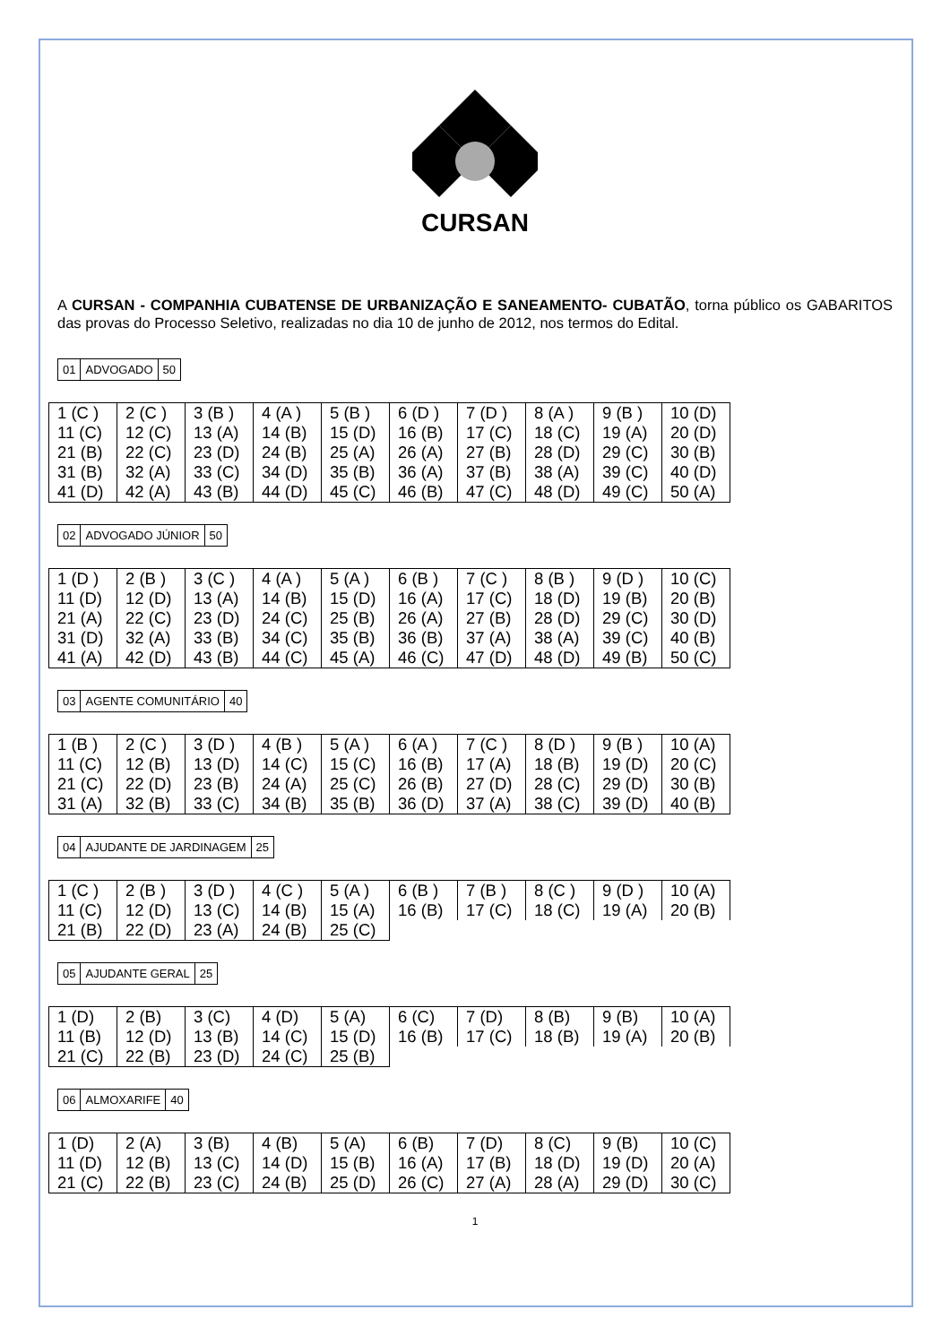CURSAN
A CURSAN - COMPANHIA CUBATENSE DE URBANIZAÇÃO E SANEAMENTO- CUBATÃO, torna público os GABARITOS das provas do Processo Seletivo, realizadas no dia 10 de junho de 2012, nos termos do Edital.
| 01 | ADVOGADO | 50 |
| 1 (C ) | 2 (C ) | 3 (B ) | 4 (A ) | 5 (B ) | 6 (D ) | 7 (D ) | 8 (A ) | 9 (B ) | 10 (D) |
| 11 (C) | 12 (C) | 13 (A) | 14 (B) | 15 (D) | 16 (B) | 17 (C) | 18 (C) | 19 (A) | 20 (D) |
| 21 (B) | 22 (C) | 23 (D) | 24 (B) | 25 (A) | 26 (A) | 27 (B) | 28 (D) | 29 (C) | 30 (B) |
| 31 (B) | 32 (A) | 33 (C) | 34 (D) | 35 (B) | 36 (A) | 37 (B) | 38 (A) | 39 (C) | 40 (D) |
| 41 (D) | 42 (A) | 43 (B) | 44 (D) | 45 (C) | 46 (B) | 47 (C) | 48 (D) | 49 (C) | 50 (A) |
| 02 | ADVOGADO JÚNIOR | 50 |
| 1 (D ) | 2 (B ) | 3 (C ) | 4 (A ) | 5 (A ) | 6 (B ) | 7 (C ) | 8 (B ) | 9 (D ) | 10 (C) |
| 11 (D) | 12 (D) | 13 (A) | 14 (B) | 15 (D) | 16 (A) | 17 (C) | 18 (D) | 19 (B) | 20 (B) |
| 21 (A) | 22 (C) | 23 (D) | 24 (C) | 25 (B) | 26 (A) | 27 (B) | 28 (D) | 29 (C) | 30 (D) |
| 31 (D) | 32 (A) | 33 (B) | 34 (C) | 35 (B) | 36 (B) | 37 (A) | 38 (A) | 39 (C) | 40 (B) |
| 41 (A) | 42 (D) | 43 (B) | 44 (C) | 45 (A) | 46 (C) | 47 (D) | 48 (D) | 49 (B) | 50 (C) |
| 03 | AGENTE COMUNITÁRIO | 40 |
| 1 (B ) | 2 (C ) | 3 (D ) | 4 (B ) | 5 (A ) | 6 (A ) | 7 (C ) | 8 (D ) | 9 (B ) | 10 (A) |
| 11 (C) | 12 (B) | 13 (D) | 14 (C) | 15 (C) | 16 (B) | 17 (A) | 18 (B) | 19 (D) | 20 (C) |
| 21 (C) | 22 (D) | 23 (B) | 24 (A) | 25 (C) | 26 (B) | 27 (D) | 28 (C) | 29 (D) | 30 (B) |
| 31 (A) | 32 (B) | 33 (C) | 34 (B) | 35 (B) | 36 (D) | 37 (A) | 38 (C) | 39 (D) | 40 (B) |
| 04 | AJUDANTE DE JARDINAGEM | 25 |
| 1 (C ) | 2 (B ) | 3 (D ) | 4 (C ) | 5 (A ) | 6 (B ) | 7 (B ) | 8 (C ) | 9 (D ) | 10 (A) |
| 11 (C) | 12 (D) | 13 (C) | 14 (B) | 15 (A) | 16 (B) | 17 (C) | 18 (C) | 19 (A) | 20 (B) |
| 21 (B) | 22 (D) | 23 (A) | 24 (B) | 25 (C) | | | | | |
| 05 | AJUDANTE GERAL | 25 |
| 1 (D) | 2 (B) | 3 (C) | 4 (D) | 5 (A) | 6 (C) | 7 (D) | 8 (B) | 9 (B) | 10 (A) |
| 11 (B) | 12 (D) | 13 (B) | 14 (C) | 15 (D) | 16 (B) | 17 (C) | 18 (B) | 19 (A) | 20 (B) |
| 21 (C) | 22 (B) | 23 (D) | 24 (C) | 25 (B) | | | | | |
| 06 | ALMOXARIFE | 40 |
| 1 (D) | 2 (A) | 3 (B) | 4 (B) | 5 (A) | 6 (B) | 7 (D) | 8 (C) | 9 (B) | 10 (C) |
| 11 (D) | 12 (B) | 13 (C) | 14 (D) | 15 (B) | 16 (A) | 17 (B) | 18 (D) | 19 (D) | 20 (A) |
| 21 (C) | 22 (B) | 23 (C) | 24 (B) | 25 (D) | 26 (C) | 27 (A) | 28 (A) | 29 (D) | 30 (C) |
1